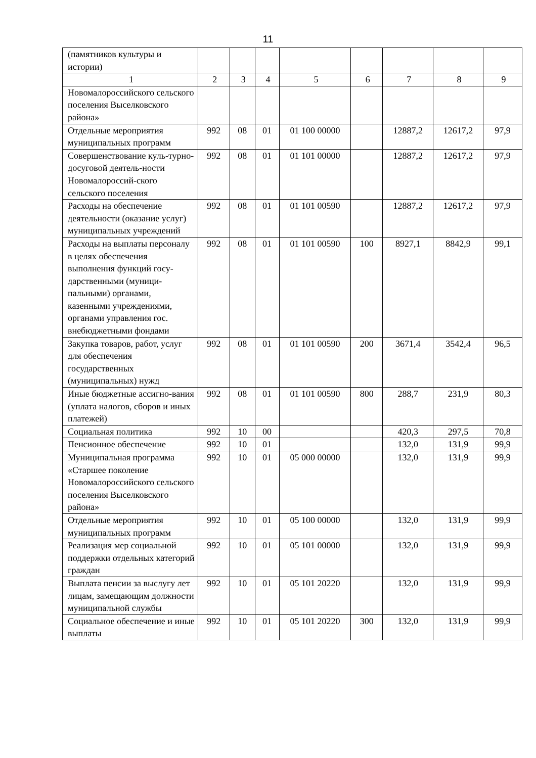11
| (памятников культуры и истории) | | | | | | | | |
| 1 | 2 | 3 | 4 | 5 | 6 | 7 | 8 | 9 |
| Новомалороссийского сельского поселения Выселковского района» | | | | | | | | |
| Отдельные мероприятия муниципальных программ | 992 | 08 | 01 | 01 100 00000 | | 12887,2 | 12617,2 | 97,9 |
| Совершенствование куль-турно-досуговой деятель-ности Новомалороссий-ского сельского поселения | 992 | 08 | 01 | 01 101 00000 | | 12887,2 | 12617,2 | 97,9 |
| Расходы на обеспечение деятельности (оказание услуг) муниципальных учреждений | 992 | 08 | 01 | 01 101 00590 | | 12887,2 | 12617,2 | 97,9 |
| Расходы на выплаты персоналу в целях обеспечения выполнения функций госу-дарственными (муници-пальными) органами, казенными учреждениями, органами управления гос. внебюджетными фондами | 992 | 08 | 01 | 01 101 00590 | 100 | 8927,1 | 8842,9 | 99,1 |
| Закупка товаров, работ, услуг для обеспечения государственных (муниципальных) нужд | 992 | 08 | 01 | 01 101 00590 | 200 | 3671,4 | 3542,4 | 96,5 |
| Иные бюджетные ассигно-вания (уплата налогов, сборов и иных платежей) | 992 | 08 | 01 | 01 101 00590 | 800 | 288,7 | 231,9 | 80,3 |
| Социальная политика | 992 | 10 | 00 | | | 420,3 | 297,5 | 70,8 |
| Пенсионное обеспечение | 992 | 10 | 01 | | | 132,0 | 131,9 | 99,9 |
| Муниципальная программа «Старшее поколение Новомалороссийского сельского поселения Выселковского района» | 992 | 10 | 01 | 05 000 00000 | | 132,0 | 131,9 | 99,9 |
| Отдельные мероприятия муниципальных программ | 992 | 10 | 01 | 05 100 00000 | | 132,0 | 131,9 | 99,9 |
| Реализация мер социальной поддержки отдельных категорий граждан | 992 | 10 | 01 | 05 101 00000 | | 132,0 | 131,9 | 99,9 |
| Выплата пенсии за выслугу лет лицам, замещающим должности муниципальной службы | 992 | 10 | 01 | 05 101 20220 | | 132,0 | 131,9 | 99,9 |
| Социальное обеспечение и иные выплаты | 992 | 10 | 01 | 05 101 20220 | 300 | 132,0 | 131,9 | 99,9 |